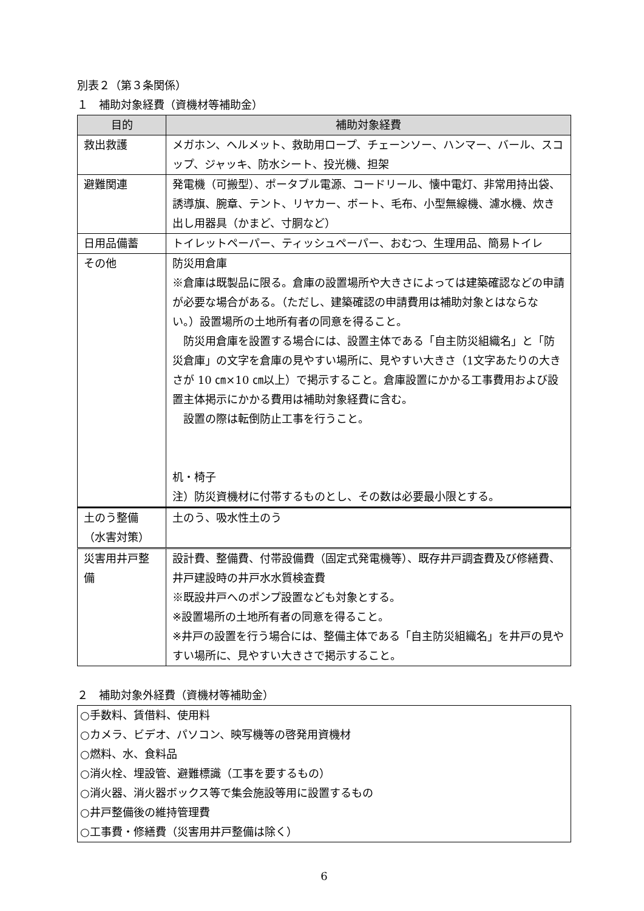別表２（第３条関係）
１　補助対象経費（資機材等補助金）
| 目的 | 補助対象経費 |
| --- | --- |
| 救出救護 | メガホン、ヘルメット、救助用ロープ、チェーンソー、ハンマー、バール、スコップ、ジャッキ、防水シート、投光機、担架 |
| 避難関連 | 発電機（可搬型）、ポータブル電源、コードリール、懐中電灯、非常用持出袋、誘導旗、腕章、テント、リヤカー、ボート、毛布、小型無線機、濾水機、炊き出し用器具（かまど、寸胴など） |
| 日用品備蓄 | トイレットペーパー、ティッシュペーパー、おむつ、生理用品、簡易トイレ |
| その他 | 防災用倉庫 ※倉庫は既製品に限る。倉庫の設置場所や大きさによっては建築確認などの申請が必要な場合がある。（ただし、建築確認の申請費用は補助対象とはならない。）設置場所の土地所有者の同意を得ること。 防災用倉庫を設置する場合には、設置主体である「自主防災組織名」と「防災倉庫」の文字を倉庫の見やすい場所に、見やすい大きさ（1文字あたりの大きさが 10 ㎝×10 ㎝以上）で掲示すること。倉庫設置にかかる工事費用および設置主体掲示にかかる費用は補助対象経費に含む。 設置の際は転倒防止工事を行うこと。 机・椅子 注）防災資機材に付帯するものとし、その数は必要最小限とする。 |
| 土のう整備 （水害対策） | 土のう、吸水性土のう |
| 災害用井戸整備 | 設計費、整備費、付帯設備費（固定式発電機等）、既存井戸調査費及び修繕費、井戸建設時の井戸水水質検査費 ※既設井戸へのポンプ設置なども対象とする。 ※設置場所の土地所有者の同意を得ること。 ※井戸の設置を行う場合には、整備主体である「自主防災組織名」を井戸の見やすい場所に、見やすい大きさで掲示すること。 |
２　補助対象外経費（資機材等補助金）
○手数料、賃借料、使用料
○カメラ、ビデオ、パソコン、映写機等の啓発用資機材
○燃料、水、食料品
○消火栓、埋設管、避難標識（工事を要するもの）
○消火器、消火器ボックス等で集会施設等用に設置するもの
○井戸整備後の維持管理費
○工事費・修繕費（災害用井戸整備は除く）
6